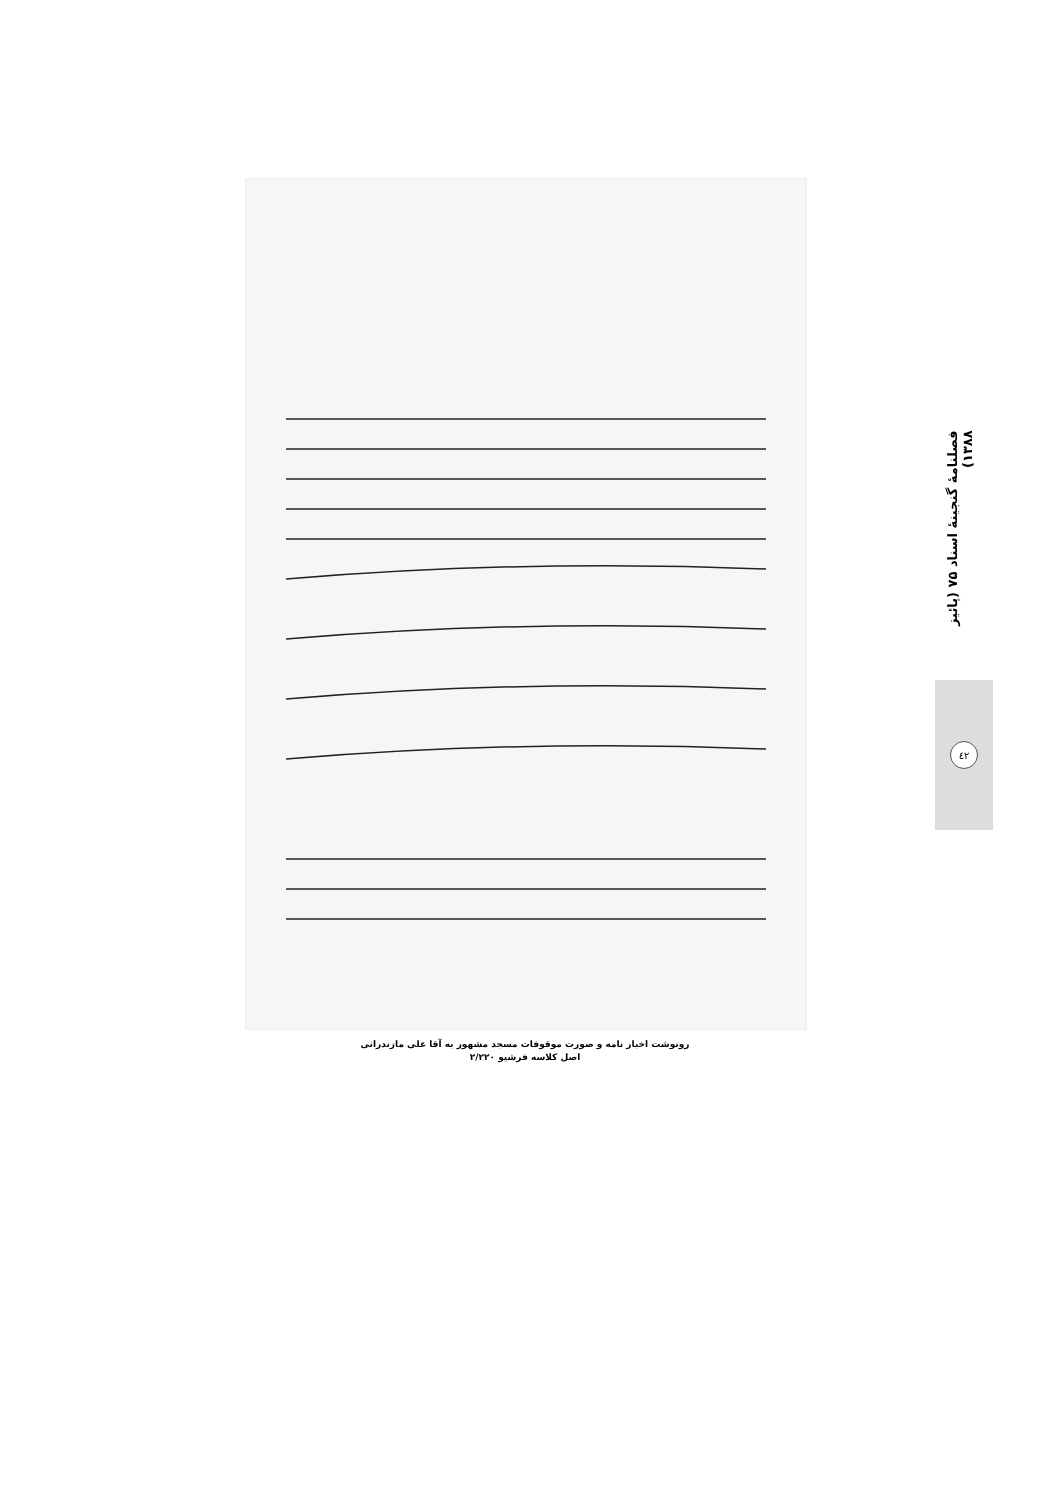رونوشت اخبار نامه و صورت موقوفات مسجد مشهور به آقا علی مازندرانی
اصل کلاسه فرشیو ۲/۲۲۰
فصلنامهٔ گنجینهٔ اسناد ۷۵ (پائیز ۱۳۸۸)
٤٢